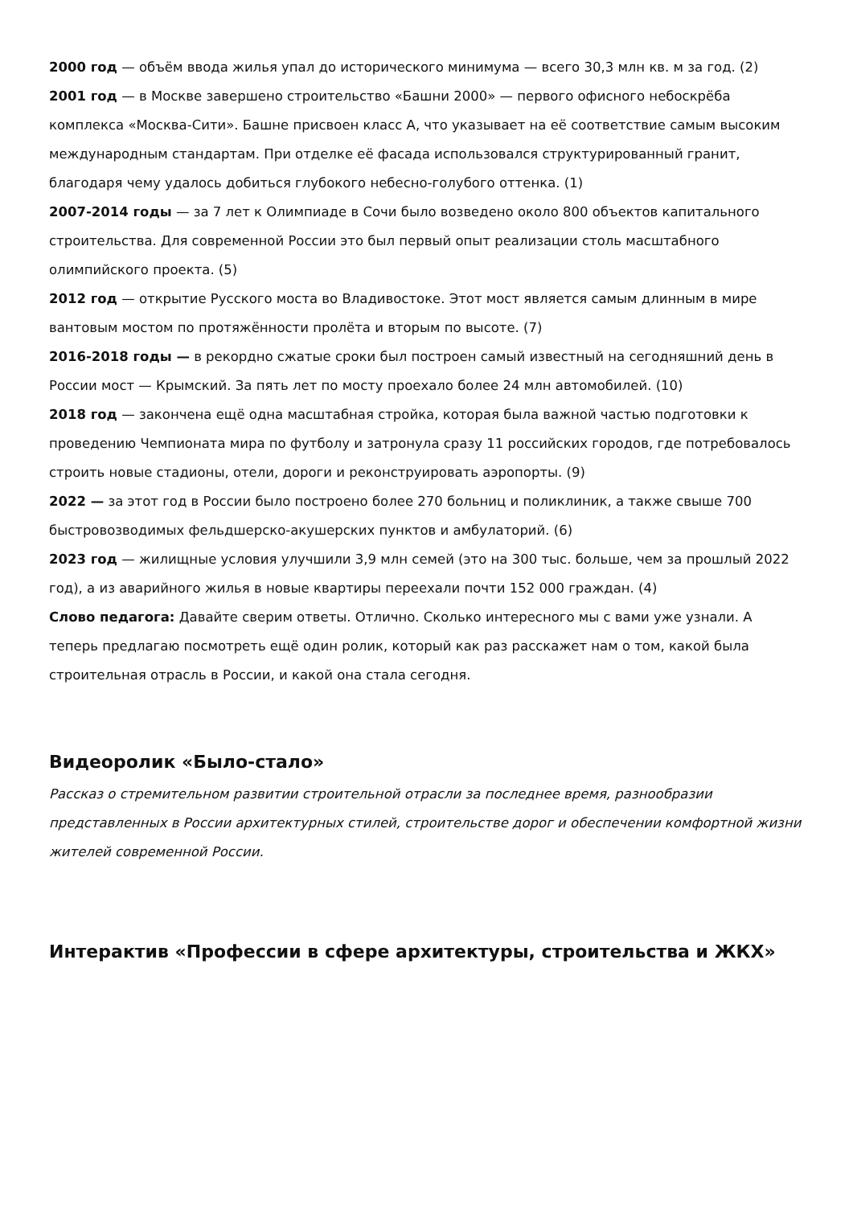2000 год — объём ввода жилья упал до исторического минимума — всего 30,3 млн кв. м за год. (2)
2001 год — в Москве завершено строительство «Башни 2000» — первого офисного небоскрёба комплекса «Москва-Сити». Башне присвоен класс А, что указывает на её соответствие самым высоким международным стандартам. При отделке её фасада использовался структурированный гранит, благодаря чему удалось добиться глубокого небесно-голубого оттенка. (1)
2007-2014 годы — за 7 лет к Олимпиаде в Сочи было возведено около 800 объектов капитального строительства. Для современной России это был первый опыт реализации столь масштабного олимпийского проекта. (5)
2012 год — открытие Русского моста во Владивостоке. Этот мост является самым длинным в мире вантовым мостом по протяжённости пролёта и вторым по высоте. (7)
2016-2018 годы — в рекордно сжатые сроки был построен самый известный на сегодняшний день в России мост — Крымский. За пять лет по мосту проехало более 24 млн автомобилей. (10)
2018 год — закончена ещё одна масштабная стройка, которая была важной частью подготовки к проведению Чемпионата мира по футболу и затронула сразу 11 российских городов, где потребовалось строить новые стадионы, отели, дороги и реконструировать аэропорты. (9)
2022 — за этот год в России было построено более 270 больниц и поликлиник, а также свыше 700 быстровозводимых фельдшерско-акушерских пунктов и амбулаторий. (6)
2023 год — жилищные условия улучшили 3,9 млн семей (это на 300 тыс. больше, чем за прошлый 2022 год), а из аварийного жилья в новые квартиры переехали почти 152 000 граждан. (4)
Слово педагога: Давайте сверим ответы. Отлично. Сколько интересного мы с вами уже узнали. А теперь предлагаю посмотреть ещё один ролик, который как раз расскажет нам о том, какой была строительная отрасль в России, и какой она стала сегодня.
Видеоролик «Было-стало»
Рассказ о стремительном развитии строительной отрасли за последнее время, разнообразии представленных в России архитектурных стилей, строительстве дорог и обеспечении комфортной жизни жителей современной России.
Интерактив «Профессии в сфере архитектуры, строительства и ЖКХ»